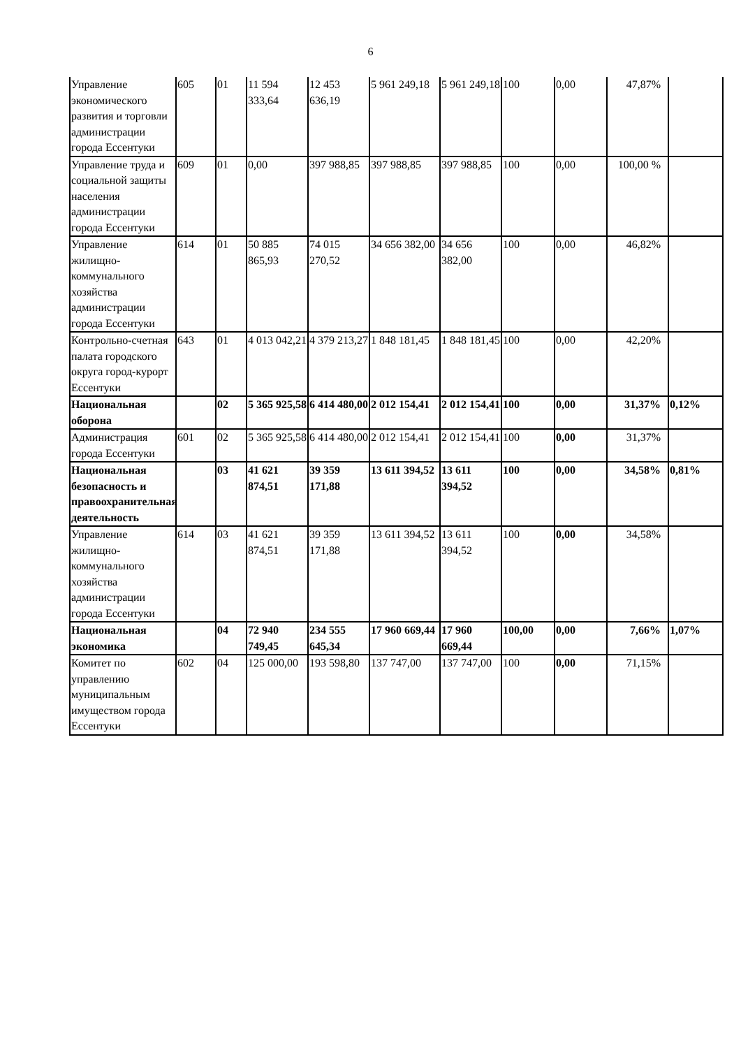6
| Управление экономического развития и торговли администрации города Ессентуки | 605 | 01 | 11 594 333,64 | 12 453 636,19 | 5 961 249,18 | 5 961 249,18 | 100 | 0,00 | 47,87% | |
| Управление труда и социальной защиты населения администрации города Ессентуки | 609 | 01 | 0,00 | 397 988,85 | 397 988,85 | 397 988,85 | 100 | 0,00 | 100,00 % | |
| Управление жилищно-коммунального хозяйства администрации города Ессентуки | 614 | 01 | 50 885 865,93 | 74 015 270,52 | 34 656 382,00 | 34 656 382,00 | 100 | 0,00 | 46,82% | |
| Контрольно-счетная палата городского округа город-курорт Ессентуки | 643 | 01 | 4 013 042,21 | 4 379 213,27 | 1 848 181,45 | 1 848 181,45 | 100 | 0,00 | 42,20% | |
| Национальная оборона | | 02 | 5 365 925,58 | 6 414 480,00 | 2 012 154,41 | 2 012 154,41 | 100 | 0,00 | 31,37% | 0,12% |
| Администрация города Ессентуки | 601 | 02 | 5 365 925,58 | 6 414 480,00 | 2 012 154,41 | 2 012 154,41 | 100 | 0,00 | 31,37% | |
| Национальная безопасность и правоохранительная деятельность | | 03 | 41 621 874,51 | 39 359 171,88 | 13 611 394,52 | 13 611 394,52 | 100 | 0,00 | 34,58% | 0,81% |
| Управление жилищно-коммунального хозяйства администрации города Ессентуки | 614 | 03 | 41 621 874,51 | 39 359 171,88 | 13 611 394,52 | 13 611 394,52 | 100 | 0,00 | 34,58% | |
| Национальная экономика | | 04 | 72 940 749,45 | 234 555 645,34 | 17 960 669,44 | 17 960 669,44 | 100,00 | 0,00 | 7,66% | 1,07% |
| Комитет по управлению муниципальным имуществом города Ессентуки | 602 | 04 | 125 000,00 | 193 598,80 | 137 747,00 | 137 747,00 | 100 | 0,00 | 71,15% | |